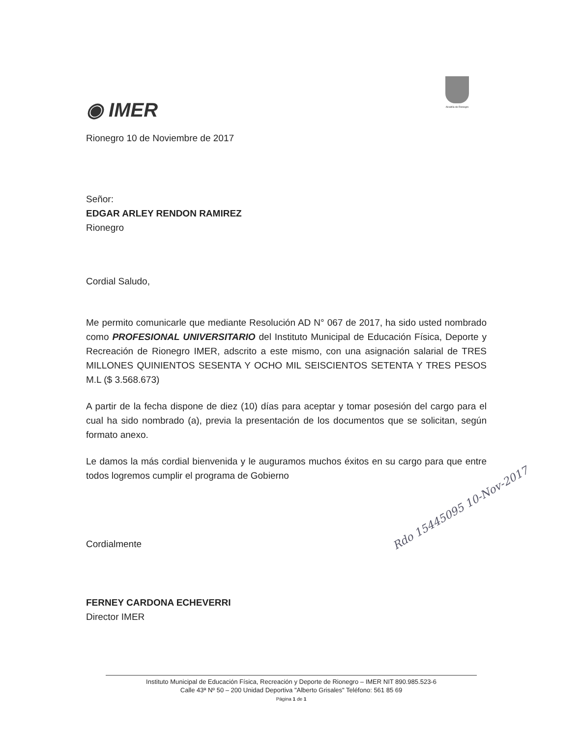◉ IMER
Alcaldía de Rionegro
Rionegro 10 de Noviembre de 2017
Señor:
EDGAR ARLEY RENDON RAMIREZ
Rionegro
Cordial Saludo,
Me permito comunicarle que mediante Resolución AD N° 067 de 2017, ha sido usted nombrado como PROFESIONAL UNIVERSITARIO del Instituto Municipal de Educación Física, Deporte y Recreación de Rionegro IMER, adscrito a este mismo, con una asignación salarial de TRES MILLONES QUINIENTOS SESENTA Y OCHO MIL SEISCIENTOS SETENTA Y TRES PESOS M.L ($ 3.568.673)
A partir de la fecha dispone de diez (10) días para aceptar y tomar posesión del cargo para el cual ha sido nombrado (a), previa la presentación de los documentos que se solicitan, según formato anexo.
Le damos la más cordial bienvenida y le auguramos muchos éxitos en su cargo para que entre todos logremos cumplir el programa de Gobierno
Cordialmente
FERNEY CARDONA ECHEVERRI
Director IMER
Rdo 15445095 10-Nov-2017
Instituto Municipal de Educación Física, Recreación y Deporte de Rionegro – IMER NIT 890.985.523-6
Calle 43ª Nº 50 – 200 Unidad Deportiva "Alberto Grisales" Teléfono: 561 85 69
Página 1 de 1